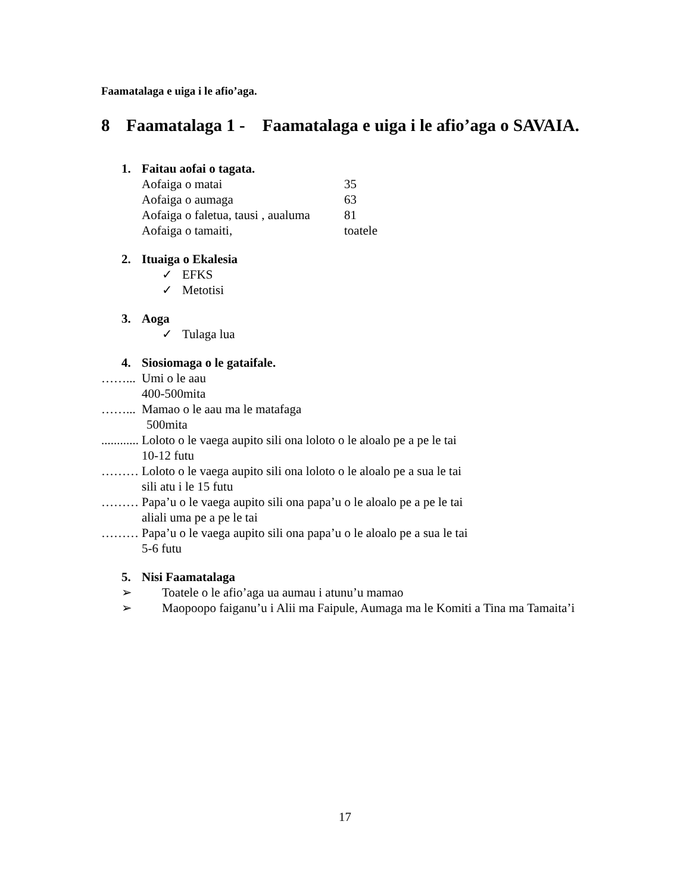Faamatalaga e uiga i le afio’aga.
8 Faamatalaga 1 - Faamatalaga e uiga i le afio’aga o SAVAIA.
1. Faitau aofai o tagata.
Aofaiga o matai 35
Aofaiga o aumaga 63
Aofaiga o faletua, tausi , aualuma 81
Aofaiga o tamaiti, toatele
2. Ituaiga o Ekalesia
✓ EFKS
✓ Metotisi
3. Aoga
✓ Tulaga lua
4. Siosiomaga o le gataifale.
……... Umi o le aau
400-500mita
……... Mamao o le aau ma le matafaga
500mita
............ Loloto o le vaega aupito sili ona loloto o le aloalo pe a pe le tai
10-12 futu
……… Loloto o le vaega aupito sili ona loloto o le aloalo pe a sua le tai
sili atu i le 15 futu
……… Papa’u o le vaega aupito sili ona papa’u o le aloalo pe a pe le tai
aliali uma pe a pe le tai
……… Papa’u o le vaega aupito sili ona papa’u o le aloalo pe a sua le tai
5-6 futu
5. Nisi Faamatalaga
➢ Toatele o le afio’aga ua aumau i atunu’u mamao
➢ Maopoopo faiganu’u i Alii ma Faipule, Aumaga ma le Komiti a Tina ma Tamaita’i
17